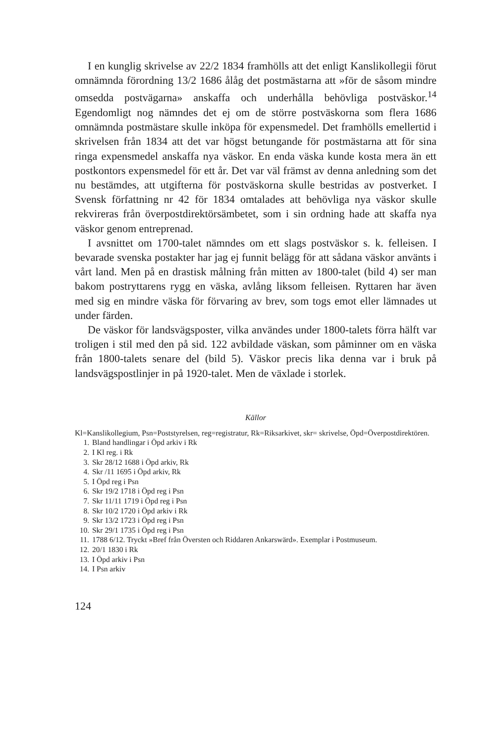I en kunglig skrivelse av 22/2 1834 framhölls att det enligt Kanslikollegii förut omnämnda förordning 13/2 1686 ålåg det postmästarna att »för de såsom mindre omsedda postvägarna» anskaffa och underhålla behövliga postväskor.<sup>14</sup> Egendomligt nog nämndes det ej om de större postväskorna som flera 1686 omnämnda postmästare skulle inköpa för expensmedel. Det framhölls emellertid i skrivelsen från 1834 att det var högst betungande för postmästarna att för sina ringa expensmedel anskaffa nya väskor. En enda väska kunde kosta mera än ett postkontors expensmedel för ett år. Det var väl främst av denna anledning som det nu bestämdes, att utgifterna för postväskorna skulle bestridas av postverket. I Svensk författning nr 42 för 1834 omtalades att behövliga nya väskor skulle rekvireras från överpostdirektörsämbetet, som i sin ordning hade att skaffa nya väskor genom entreprenad.
I avsnittet om 1700-talet nämndes om ett slags postväskor s. k. felleisen. I bevarade svenska postakter har jag ej funnit belägg för att sådana väskor använts i vårt land. Men på en drastisk målning från mitten av 1800-talet (bild 4) ser man bakom postryttarens rygg en väska, avlång liksom felleisen. Ryttaren har även med sig en mindre väska för förvaring av brev, som togs emot eller lämnades ut under färden.
De väskor för landsvägsposter, vilka användes under 1800-talets förra hälft var troligen i stil med den på sid. 122 avbildade väskan, som påminner om en väska från 1800-talets senare del (bild 5). Väskor precis lika denna var i bruk på landsvägspostlinjer in på 1920-talet. Men de växlade i storlek.
Källor
Kl=Kanslikollegium, Psn=Poststyrelsen, reg=registratur, Rk=Riksarkivet, skr= skrivelse, Öpd=Överpostdirektören.
1. Bland handlingar i Öpd arkiv i Rk
2. I Kl reg. i Rk
3. Skr 28/12 1688 i Öpd arkiv, Rk
4. Skr /11 1695 i Öpd arkiv, Rk
5. I Öpd reg i Psn
6. Skr 19/2 1718 i Öpd reg i Psn
7. Skr 11/11 1719 i Öpd reg i Psn
8. Skr 10/2 1720 i Öpd arkiv i Rk
9. Skr 13/2 1723 i Öpd reg i Psn
10. Skr 29/1 1735 i Öpd reg i Psn
11. 1788 6/12. Tryckt »Bref från Översten och Riddaren Ankarswärd». Exemplar i Postmuseum.
12. 20/1 1830 i Rk
13. I Öpd arkiv i Psn
14. I Psn arkiv
124